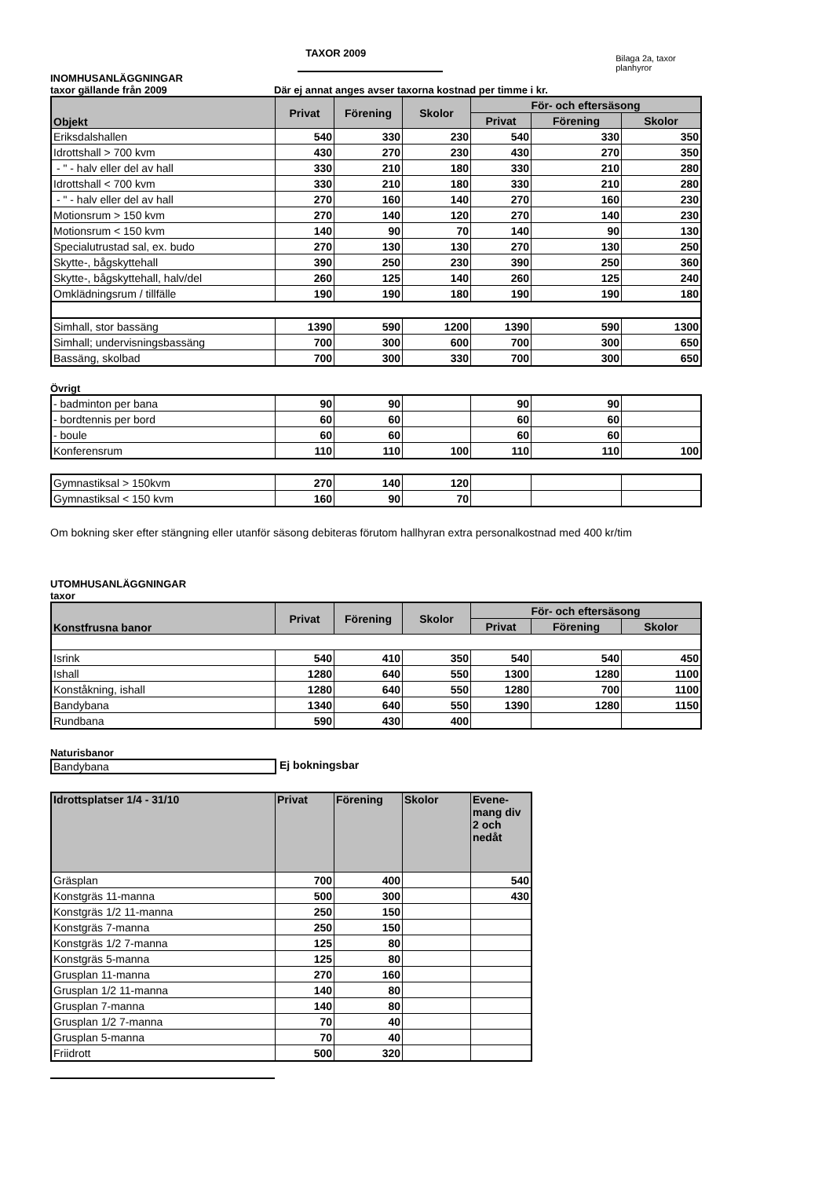TAXOR 2009
Bilaga 2a, taxor planhyror
INOMHUSANLÄGGNINGAR
taxor gällande från 2009 Där ej annat anges avser taxorna kostnad per timme i kr.
| Objekt | Privat | Förening | Skolor | För- och eftersäsong | | |
| --- | --- | --- | --- | --- | --- | --- |
| | | | | Privat | Förening | Skolor |
| Eriksdalshallen | 540 | 330 | 230 | 540 | 330 | 350 |
| Idrottshall > 700 kvm | 430 | 270 | 230 | 430 | 270 | 350 |
| - " - halv eller del av hall | 330 | 210 | 180 | 330 | 210 | 280 |
| Idrottshall < 700 kvm | 330 | 210 | 180 | 330 | 210 | 280 |
| - " - halv eller del av hall | 270 | 160 | 140 | 270 | 160 | 230 |
| Motionsrum > 150 kvm | 270 | 140 | 120 | 270 | 140 | 230 |
| Motionsrum < 150 kvm | 140 | 90 | 70 | 140 | 90 | 130 |
| Specialutrustad sal, ex. budo | 270 | 130 | 130 | 270 | 130 | 250 |
| Skytte-, bågskyttehall | 390 | 250 | 230 | 390 | 250 | 360 |
| Skytte-, bågskyttehall, halv/del | 260 | 125 | 140 | 260 | 125 | 240 |
| Omklädningsrum / tillfälle | 190 | 190 | 180 | 190 | 190 | 180 |
| Simhall, stor bassäng | 1390 | 590 | 1200 | 1390 | 590 | 1300 |
| Simhall; undervisningsbassäng | 700 | 300 | 600 | 700 | 300 | 650 |
| Bassäng, skolbad | 700 | 300 | 330 | 700 | 300 | 650 |
Övrigt
| - badminton per bana | 90 | 90 | | 90 | 90 | |
| - bordtennis per bord | 60 | 60 | | 60 | 60 | |
| - boule | 60 | 60 | | 60 | 60 | |
| Konferensrum | 110 | 110 | 100 | 110 | 110 | 100 |
| Gymnastiksal > 150kvm | 270 | 140 | 120 | | | |
| Gymnastiksal < 150 kvm | 160 | 90 | 70 | | | |
Om bokning sker efter stängning eller utanför säsong debiteras förutom hallhyran extra personalkostnad med 400 kr/tim
UTOMHUSANLÄGGNINGAR
taxor
| Konstfrusna banor | Privat | Förening | Skolor | För- och eftersäsong | | |
| --- | --- | --- | --- | --- | --- | --- |
| | | | | Privat | Förening | Skolor |
| Isrink | 540 | 410 | 350 | 540 | 540 | 450 |
| Ishall | 1280 | 640 | 550 | 1300 | 1280 | 1100 |
| Konståkning, ishall | 1280 | 640 | 550 | 1280 | 700 | 1100 |
| Bandybana | 1340 | 640 | 550 | 1390 | 1280 | 1150 |
| Rundbana | 590 | 430 | 400 | | | |
Naturisbanor
Bandybana Ej bokningsbar
| Idrottsplatser 1/4 - 31/10 | Privat | Förening | Skolor | Evene- mang div 2 och nedåt |
| --- | --- | --- | --- | --- |
| Gräsplan | 700 | 400 | | 540 |
| Konstgräs 11-manna | 500 | 300 | | 430 |
| Konstgräs 1/2 11-manna | 250 | 150 | | |
| Konstgräs 7-manna | 250 | 150 | | |
| Konstgräs 1/2 7-manna | 125 | 80 | | |
| Konstgräs 5-manna | 125 | 80 | | |
| Grusplan 11-manna | 270 | 160 | | |
| Grusplan 1/2 11-manna | 140 | 80 | | |
| Grusplan 7-manna | 140 | 80 | | |
| Grusplan 1/2 7-manna | 70 | 40 | | |
| Grusplan 5-manna | 70 | 40 | | |
| Friidrott | 500 | 320 | | |